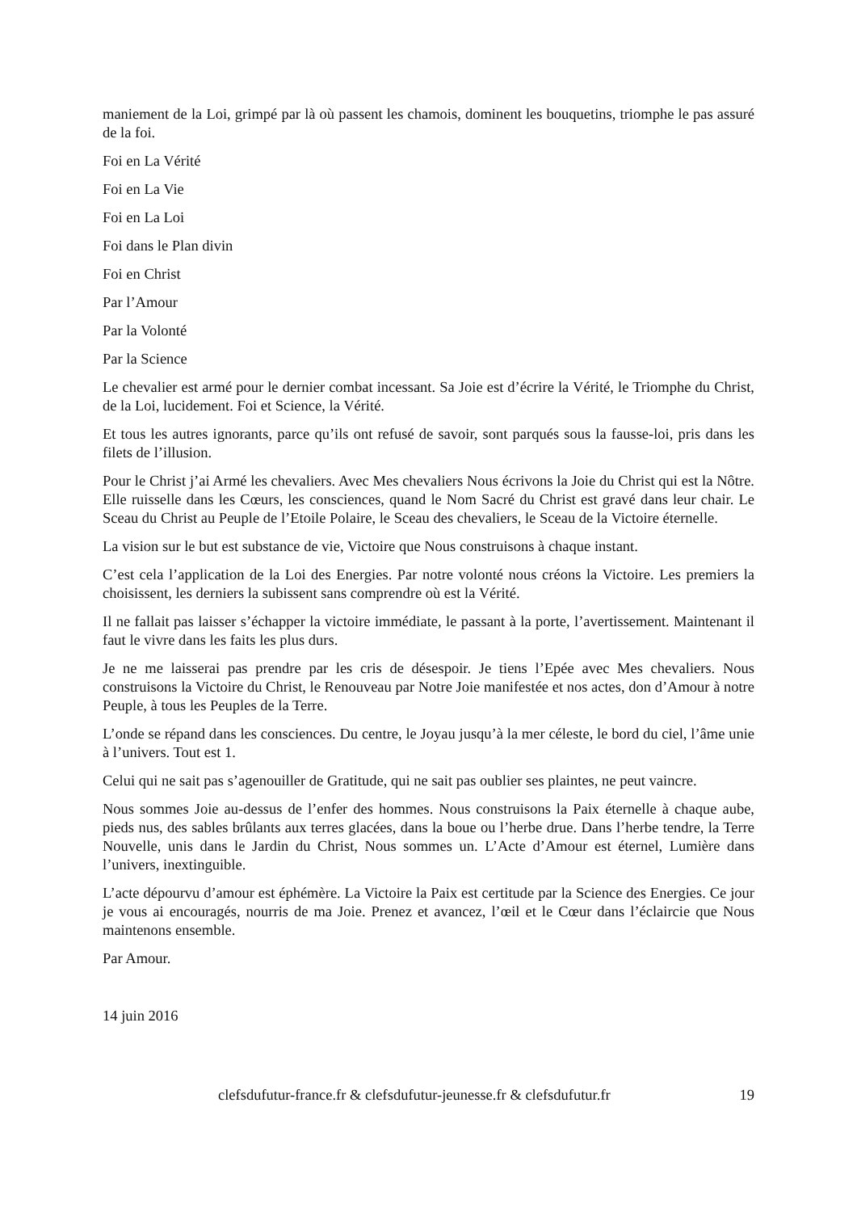maniement de la Loi, grimpé par là où passent les chamois, dominent les bouquetins, triomphe le pas assuré de la foi.
Foi en La Vérité
Foi en La Vie
Foi en La Loi
Foi dans le Plan divin
Foi en Christ
Par l’Amour
Par la Volonté
Par la Science
Le chevalier est armé pour le dernier combat incessant. Sa Joie est d’écrire la Vérité, le Triomphe du Christ, de la Loi, lucidement. Foi et Science, la Vérité.
Et tous les autres ignorants, parce qu’ils ont refusé de savoir, sont parqués sous la fausse-loi, pris dans les filets de l’illusion.
Pour le Christ j’ai Armé les chevaliers. Avec Mes chevaliers Nous écrivons la Joie du Christ qui est la Nôtre. Elle ruisselle dans les Cœurs, les consciences, quand le Nom Sacré du Christ est gravé dans leur chair. Le Sceau du Christ au Peuple de l’Etoile Polaire, le Sceau des chevaliers, le Sceau de la Victoire éternelle.
La vision sur le but est substance de vie, Victoire que Nous construisons à chaque instant.
C’est cela l’application de la Loi des Energies. Par notre volonté nous créons la Victoire. Les premiers la choisissent, les derniers la subissent sans comprendre où est la Vérité.
Il ne fallait pas laisser s’échapper la victoire immédiate, le passant à la porte, l’avertissement. Maintenant il faut le vivre dans les faits les plus durs.
Je ne me laisserai pas prendre par les cris de désespoir. Je tiens l’Epée avec Mes chevaliers. Nous construisons la Victoire du Christ, le Renouveau par Notre Joie manifestée et nos actes, don d’Amour à notre Peuple, à tous les Peuples de la Terre.
L’onde se répand dans les consciences. Du centre, le Joyau jusqu’à la mer céleste, le bord du ciel, l’âme unie à l’univers. Tout est 1.
Celui qui ne sait pas s’agenouiller de Gratitude, qui ne sait pas oublier ses plaintes, ne peut vaincre.
Nous sommes Joie au-dessus de l’enfer des hommes. Nous construisons la Paix éternelle à chaque aube, pieds nus, des sables brûlants aux terres glacées, dans la boue ou l’herbe drue. Dans l’herbe tendre, la Terre Nouvelle, unis dans le Jardin du Christ, Nous sommes un. L’Acte d’Amour est éternel, Lumière dans l’univers, inextinguible.
L’acte dépourvu d’amour est éphémère. La Victoire la Paix est certitude par la Science des Energies. Ce jour je vous ai encouragés, nourris de ma Joie. Prenez et avancez, l’œil et le Cœur dans l’éclaircie que Nous maintenons ensemble.
Par Amour.
14 juin 2016
clefsdufutur-france.fr & clefsdufutur-jeunesse.fr & clefsdufutur.fr 19